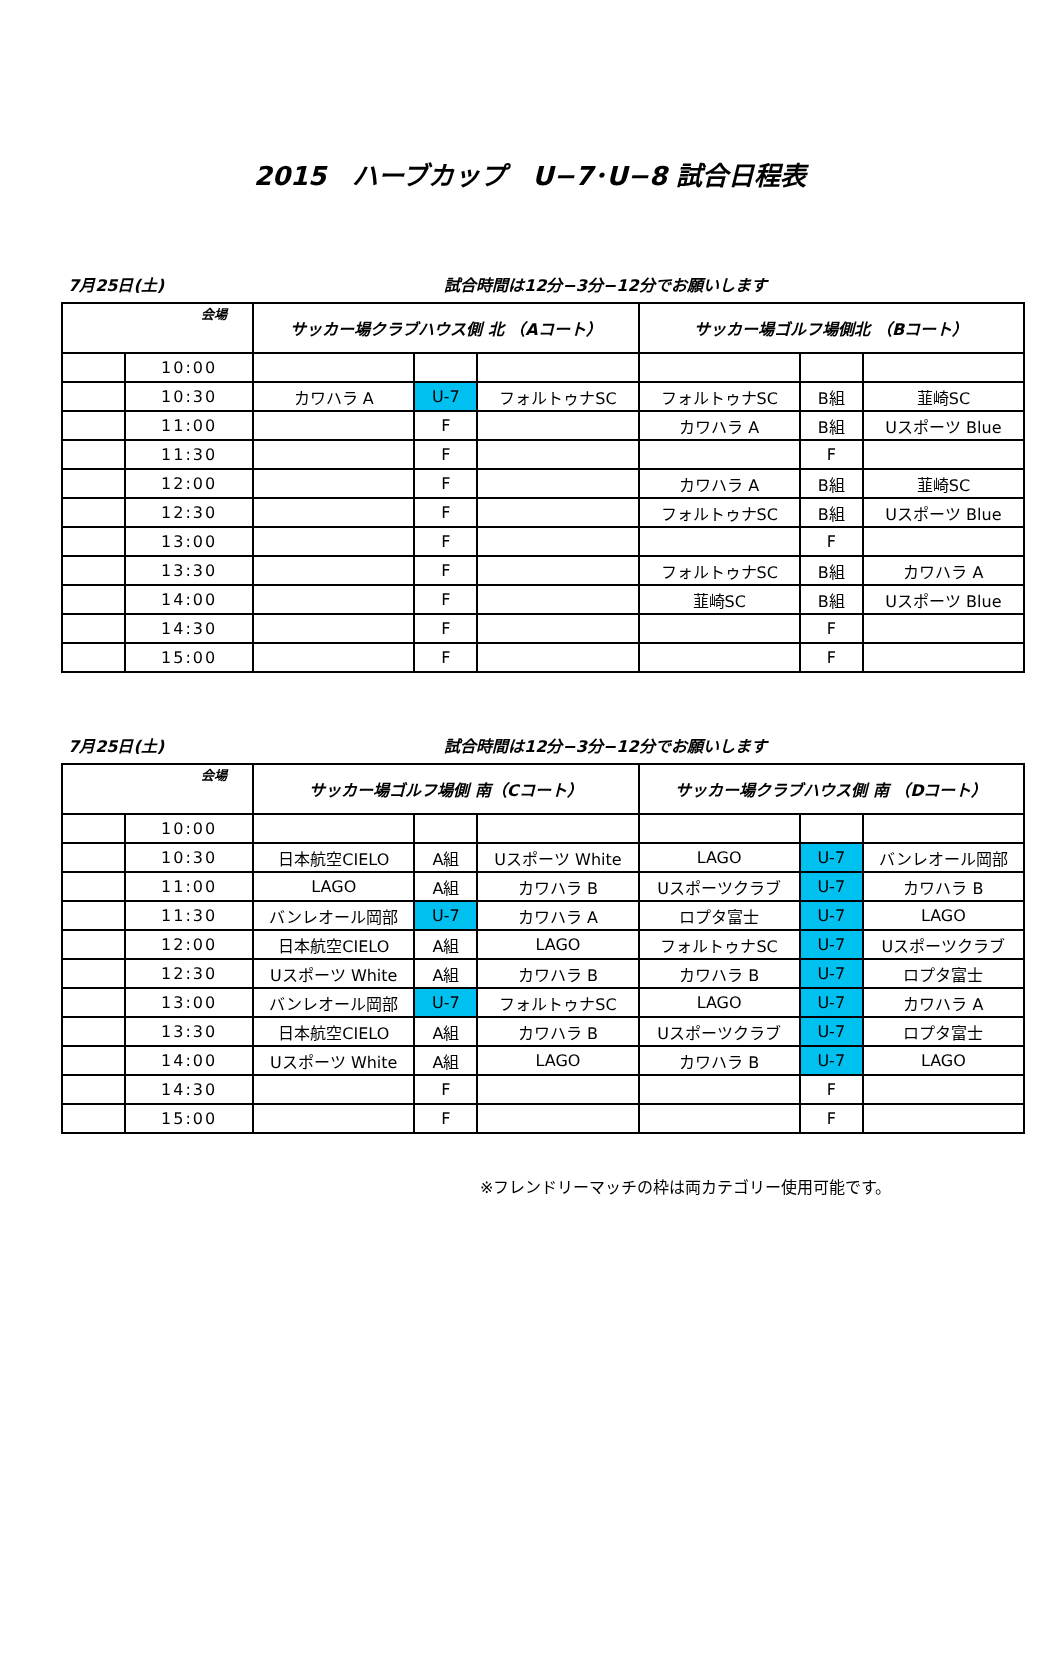2015　ハーブカップ　U−7･U−8 試合日程表
7月25日(土) 試合時間は12分−3分−12分でお願いします
| 会場 | | サッカー場クラブハウス側 北 （Aコート） | | | サッカー場ゴルフ場側北 （Bコート） | | |
| --- | --- | --- | --- | --- | --- | --- | --- |
| | 10:00 | | | | | | |
| | 10:30 | カワハラ A | U-7 | フォルトゥナSC | フォルトゥナSC | B組 | 韮崎SC |
| | 11:00 | | F | | カワハラ A | B組 | Uスポーツ Blue |
| | 11:30 | | F | | | F | |
| | 12:00 | | F | | カワハラ A | B組 | 韮崎SC |
| | 12:30 | | F | | フォルトゥナSC | B組 | Uスポーツ Blue |
| | 13:00 | | F | | | F | |
| | 13:30 | | F | | フォルトゥナSC | B組 | カワハラ A |
| | 14:00 | | F | | 韮崎SC | B組 | Uスポーツ Blue |
| | 14:30 | | F | | | F | |
| | 15:00 | | F | | | F | |
7月25日(土) 試合時間は12分−3分−12分でお願いします
| 会場 | | サッカー場ゴルフ場側 南（Cコート） | | | サッカー場クラブハウス側 南 （Dコート） | | |
| --- | --- | --- | --- | --- | --- | --- | --- |
| | 10:00 | | | | | | |
| | 10:30 | 日本航空CIELO | A組 | Uスポーツ White | LAGO | U-7 | バンレオール岡部 |
| | 11:00 | LAGO | A組 | カワハラ B | Uスポーツクラブ | U-7 | カワハラ B |
| | 11:30 | バンレオール岡部 | U-7 | カワハラ A | ロプタ富士 | U-7 | LAGO |
| | 12:00 | 日本航空CIELO | A組 | LAGO | フォルトゥナSC | U-7 | Uスポーツクラブ |
| | 12:30 | Uスポーツ White | A組 | カワハラ B | カワハラ B | U-7 | ロプタ富士 |
| | 13:00 | バンレオール岡部 | U-7 | フォルトゥナSC | LAGO | U-7 | カワハラ A |
| | 13:30 | 日本航空CIELO | A組 | カワハラ B | Uスポーツクラブ | U-7 | ロプタ富士 |
| | 14:00 | Uスポーツ White | A組 | LAGO | カワハラ B | U-7 | LAGO |
| | 14:30 | | F | | | F | |
| | 15:00 | | F | | | F | |
※フレンドリーマッチの枠は両カテゴリー使用可能です。